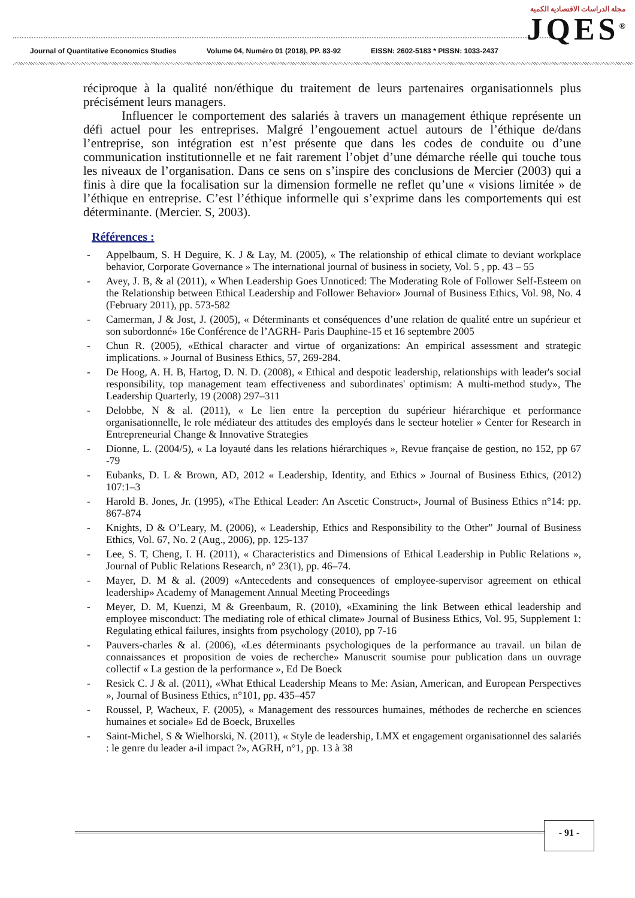Journal of Quantitative Economics Studies Volume 04, Numéro 01 (2018), PP. 83-92 EISSN: 2602-5183 * PISSN: 1033-2437
مجلة الدراسات الاقتصادية الكمية
JQES<sup>®</sup>
réciproque à la qualité non/éthique du traitement de leurs partenaires organisationnels plus précisément leurs managers.
Influencer le comportement des salariés à travers un management éthique représente un défi actuel pour les entreprises. Malgré l’engouement actuel autours de l’éthique de/dans l’entreprise, son intégration est n’est présente que dans les codes de conduite ou d’une communication institutionnelle et ne fait rarement l’objet d’une démarche réelle qui touche tous les niveaux de l’organisation. Dans ce sens on s’inspire des conclusions de Mercier (2003) qui a finis à dire que la focalisation sur la dimension formelle ne reflet qu’une « visions limitée » de l’éthique en entreprise. C’est l’éthique informelle qui s’exprime dans les comportements qui est déterminante. (Mercier. S, 2003).
Références :
- Appelbaum, S. H Deguire, K. J & Lay, M. (2005), « The relationship of ethical climate to deviant workplace behavior, Corporate Governance » The international journal of business in society, Vol. 5 , pp. 43 – 55
- Avey, J. B, & al (2011), « When Leadership Goes Unnoticed: The Moderating Role of Follower Self-Esteem on the Relationship between Ethical Leadership and Follower Behavior» Journal of Business Ethics, Vol. 98, No. 4 (February 2011), pp. 573-582
- Camerman, J & Jost, J. (2005), « Déterminants et conséquences d’une relation de qualité entre un supérieur et son subordonné» 16e Conférence de l’AGRH- Paris Dauphine-15 et 16 septembre 2005
- Chun R. (2005), «Ethical character and virtue of organizations: An empirical assessment and strategic implications. » Journal of Business Ethics, 57, 269-284.
- De Hoog, A. H. B, Hartog, D. N. D. (2008), « Ethical and despotic leadership, relationships with leader's social responsibility, top management team effectiveness and subordinates' optimism: A multi-method study», The Leadership Quarterly, 19 (2008) 297–311
- Delobbe, N & al. (2011), « Le lien entre la perception du supérieur hiérarchique et performance organisationnelle, le role médiateur des attitudes des employés dans le secteur hotelier » Center for Research in Entrepreneurial Change & Innovative Strategies
- Dionne, L. (2004/5), « La loyauté dans les relations hiérarchiques », Revue française de gestion, no 152, pp 67 -79
- Eubanks, D. L & Brown, AD, 2012 « Leadership, Identity, and Ethics » Journal of Business Ethics, (2012) 107:1–3
- Harold B. Jones, Jr. (1995), «The Ethical Leader: An Ascetic Construct», Journal of Business Ethics n°14: pp. 867-874
- Knights, D & O’Leary, M. (2006), « Leadership, Ethics and Responsibility to the Other” Journal of Business Ethics, Vol. 67, No. 2 (Aug., 2006), pp. 125-137
- Lee, S. T, Cheng, I. H. (2011), « Characteristics and Dimensions of Ethical Leadership in Public Relations », Journal of Public Relations Research, n° 23(1), pp. 46–74.
- Mayer, D. M & al. (2009) «Antecedents and consequences of employee-supervisor agreement on ethical leadership» Academy of Management Annual Meeting Proceedings
- Meyer, D. M, Kuenzi, M & Greenbaum, R. (2010), «Examining the link Between ethical leadership and employee misconduct: The mediating role of ethical climate» Journal of Business Ethics, Vol. 95, Supplement 1: Regulating ethical failures, insights from psychology (2010), pp 7-16
- Pauvers-charles & al. (2006), «Les déterminants psychologiques de la performance au travail. un bilan de connaissances et proposition de voies de recherche» Manuscrit soumise pour publication dans un ouvrage collectif « La gestion de la performance », Ed De Boeck
- Resick C. J & al. (2011), «What Ethical Leadership Means to Me: Asian, American, and European Perspectives », Journal of Business Ethics, n°101, pp. 435–457
- Roussel, P, Wacheux, F. (2005), « Management des ressources humaines, méthodes de recherche en sciences humaines et sociale» Ed de Boeck, Bruxelles
- Saint-Michel, S & Wielhorski, N. (2011), « Style de leadership, LMX et engagement organisationnel des salariés : le genre du leader a-il impact ?», AGRH, n°1, pp. 13 à 38
- 91 -